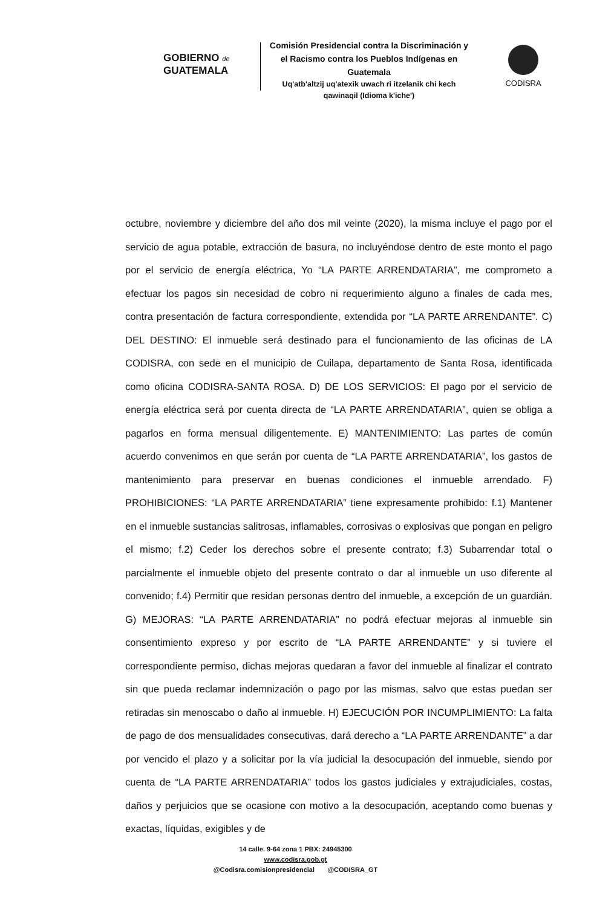GOBIERNO de
GUATEMALA
Comisión Presidencial contra la Discriminación y el Racismo contra los Pueblos Indígenas en Guatemala
Uq'atb'altzij uq'atexik uwach ri itzelanik chi kech qawinaqil (Idioma k'iche')
CODISRA
octubre, noviembre y diciembre del año dos mil veinte (2020), la misma incluye el pago por el servicio de agua potable, extracción de basura, no incluyéndose dentro de este monto el pago por el servicio de energía eléctrica, Yo “LA PARTE ARRENDATARIA”, me comprometo a efectuar los pagos sin necesidad de cobro ni requerimiento alguno a finales de cada mes, contra presentación de factura correspondiente, extendida por “LA PARTE ARRENDANTE”. C) DEL DESTINO: El inmueble será destinado para el funcionamiento de las oficinas de LA CODISRA, con sede en el municipio de Cuilapa, departamento de Santa Rosa, identificada como oficina CODISRA-SANTA ROSA. D) DE LOS SERVICIOS: El pago por el servicio de energía eléctrica será por cuenta directa de “LA PARTE ARRENDATARIA”, quien se obliga a pagarlos en forma mensual diligentemente. E) MANTENIMIENTO: Las partes de común acuerdo convenimos en que serán por cuenta de “LA PARTE ARRENDATARIA”, los gastos de mantenimiento para preservar en buenas condiciones el inmueble arrendado. F) PROHIBICIONES: “LA PARTE ARRENDATARIA” tiene expresamente prohibido: f.1) Mantener en el inmueble sustancias salitrosas, inflamables, corrosivas o explosivas que pongan en peligro el mismo; f.2) Ceder los derechos sobre el presente contrato; f.3) Subarrendar total o parcialmente el inmueble objeto del presente contrato o dar al inmueble un uso diferente al convenido; f.4) Permitir que residan personas dentro del inmueble, a excepción de un guardián. G) MEJORAS: “LA PARTE ARRENDATARIA” no podrá efectuar mejoras al inmueble sin consentimiento expreso y por escrito de “LA PARTE ARRENDANTE” y si tuviere el correspondiente permiso, dichas mejoras quedaran a favor del inmueble al finalizar el contrato sin que pueda reclamar indemnización o pago por las mismas, salvo que estas puedan ser retiradas sin menoscabo o daño al inmueble. H) EJECUCIÓN POR INCUMPLIMIENTO: La falta de pago de dos mensualidades consecutivas, dará derecho a “LA PARTE ARRENDANTE” a dar por vencido el plazo y a solicitar por la vía judicial la desocupación del inmueble, siendo por cuenta de “LA PARTE ARRENDATARIA” todos los gastos judiciales y extrajudiciales, costas, daños y perjuicios que se ocasione con motivo a la desocupación, aceptando como buenas y exactas, líquidas, exigibles y de
14 calle. 9-64 zona 1 PBX: 24945300
www.codisra.gob.gt
@Codisra.comisionpresidencial @CODISRA_GT